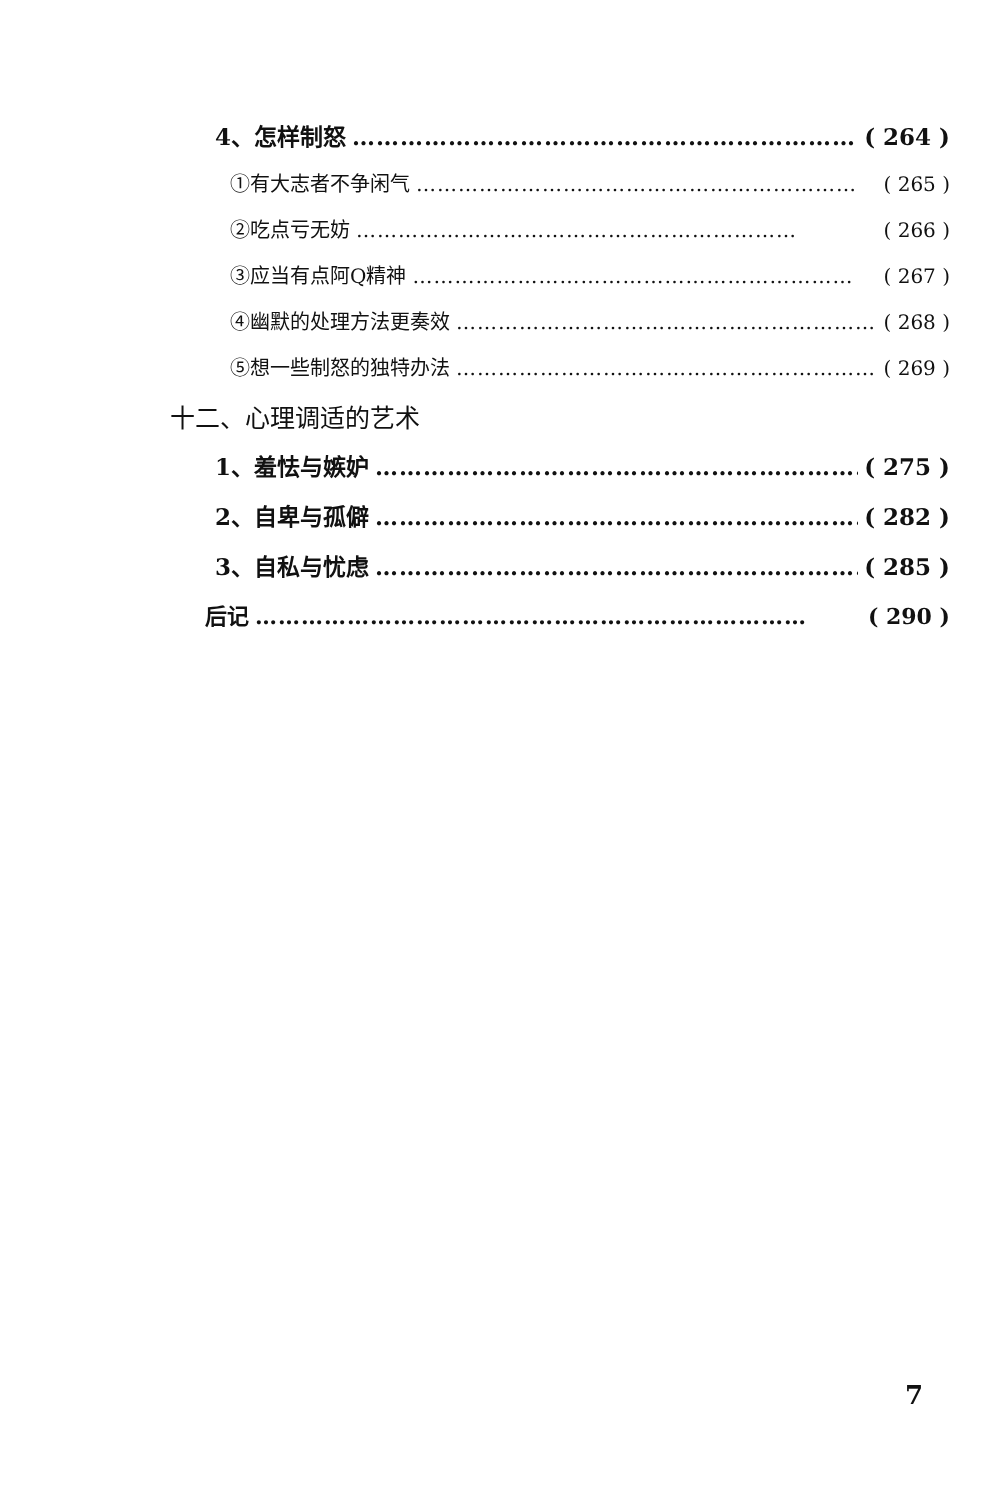4、怎样制怒 ……………………………………………………… ( 264 )
①有大志者不争闲气 ……………………………………………………… ( 265 )
②吃点亏无妨 ……………………………………………………… ( 266 )
③应当有点阿Q精神 ……………………………………………………… ( 267 )
④幽默的处理方法更奏效 ……………………………………………………… ( 268 )
⑤想一些制怒的独特办法 ……………………………………………………… ( 269 )
十二、心理调适的艺术
1、羞怯与嫉妒 ……………………………………………………… ( 275 )
2、自卑与孤僻 ……………………………………………………… ( 282 )
3、自私与忧虑 ……………………………………………………… ( 285 )
后记 ……………………………………………………………… ( 290 )
7